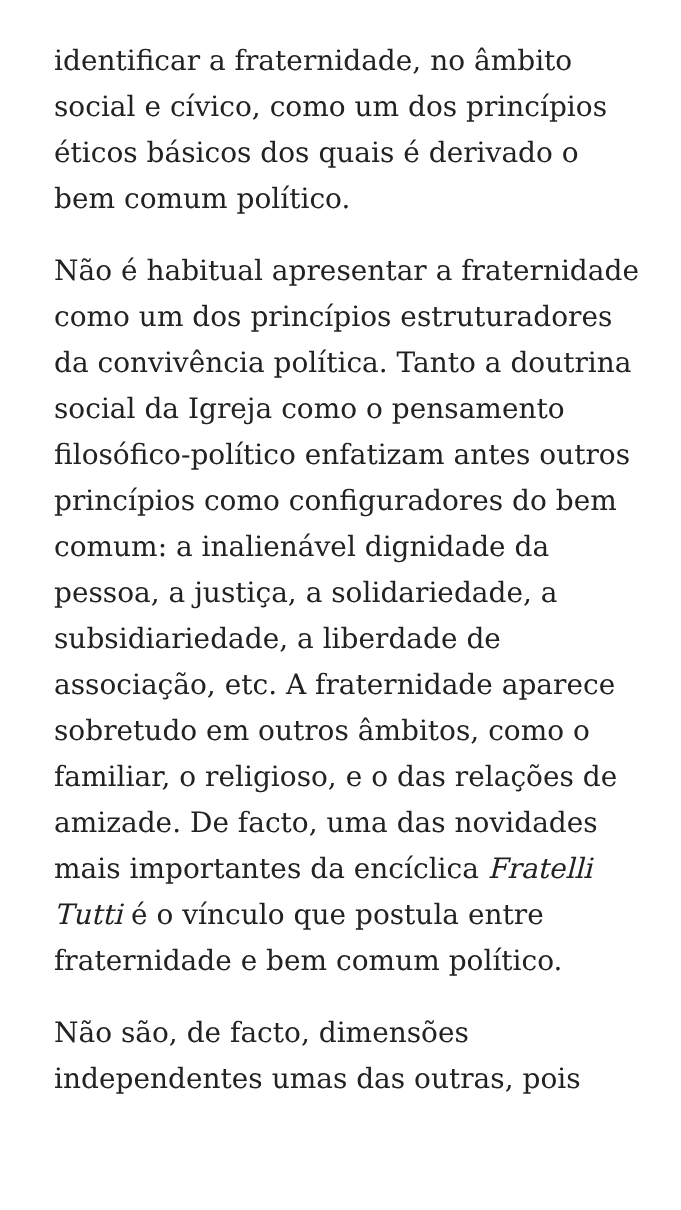identificar a fraternidade, no âmbito social e cívico, como um dos princípios éticos básicos dos quais é derivado o bem comum político.
Não é habitual apresentar a fraternidade como um dos princípios estruturadores da convivência política. Tanto a doutrina social da Igreja como o pensamento filosófico-político enfatizam antes outros princípios como configuradores do bem comum: a inalienável dignidade da pessoa, a justiça, a solidariedade, a subsidiariedade, a liberdade de associação, etc. A fraternidade aparece sobretudo em outros âmbitos, como o familiar, o religioso, e o das relações de amizade. De facto, uma das novidades mais importantes da encíclica Fratelli Tutti é o vínculo que postula entre fraternidade e bem comum político.
Não são, de facto, dimensões independentes umas das outras, pois